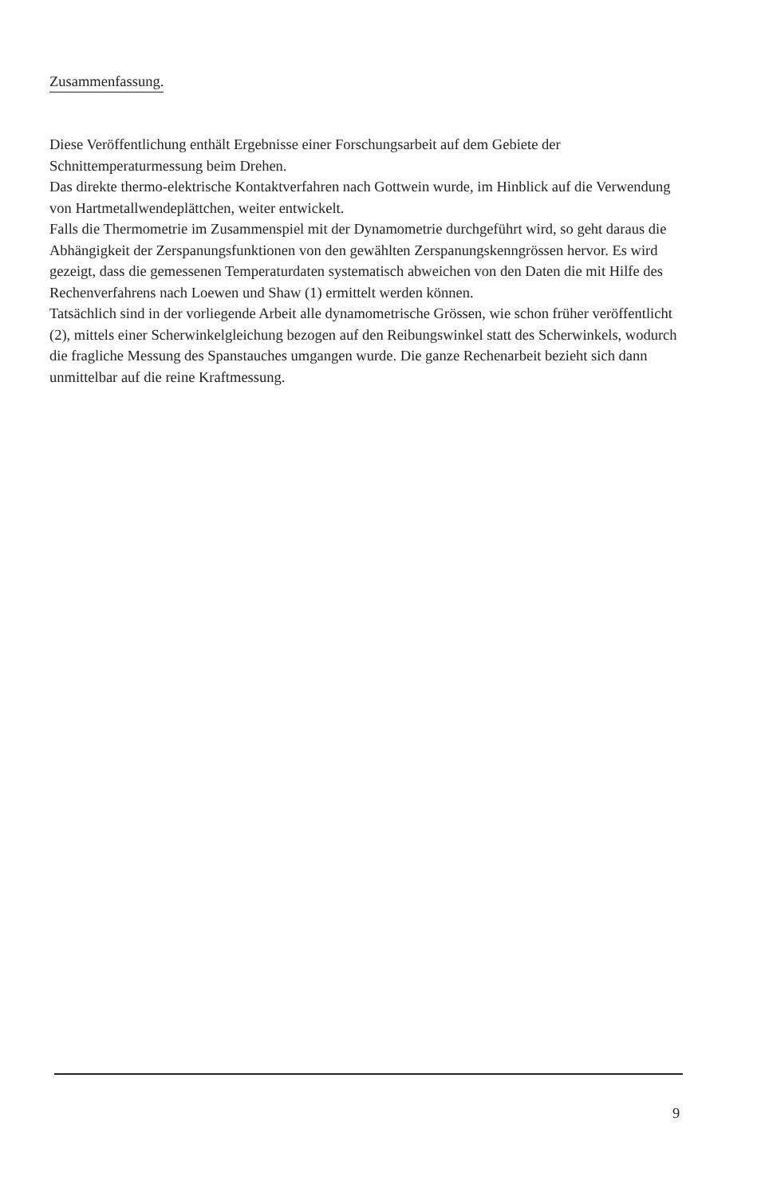Zusammenfassung.
Diese Veröffentlichung enthält Ergebnisse einer Forschungsarbeit auf dem Gebiete der Schnittemperaturmessung beim Drehen.
Das direkte thermo-elektrische Kontaktverfahren nach Gottwein wurde, im Hinblick auf die Verwendung von Hartmetallwendeplättchen, weiter entwickelt.
Falls die Thermometrie im Zusammenspiel mit der Dynamometrie durchgeführt wird, so geht daraus die Abhängigkeit der Zerspanungsfunktionen von den gewählten Zerspanungskenngrössen hervor. Es wird gezeigt, dass die gemessenen Temperaturdaten systematisch abweichen von den Daten die mit Hilfe des Rechenverfahrens nach Loewen und Shaw (1) ermittelt werden können.
Tatsächlich sind in der vorliegende Arbeit alle dynamometrische Grössen, wie schon früher veröffentlicht (2), mittels einer Scherwinkelgleichung bezogen auf den Reibungswinkel statt des Scherwinkels, wodurch die fragliche Messung des Spanstauches umgangen wurde. Die ganze Rechenarbeit bezieht sich dann unmittelbar auf die reine Kraftmessung.
9